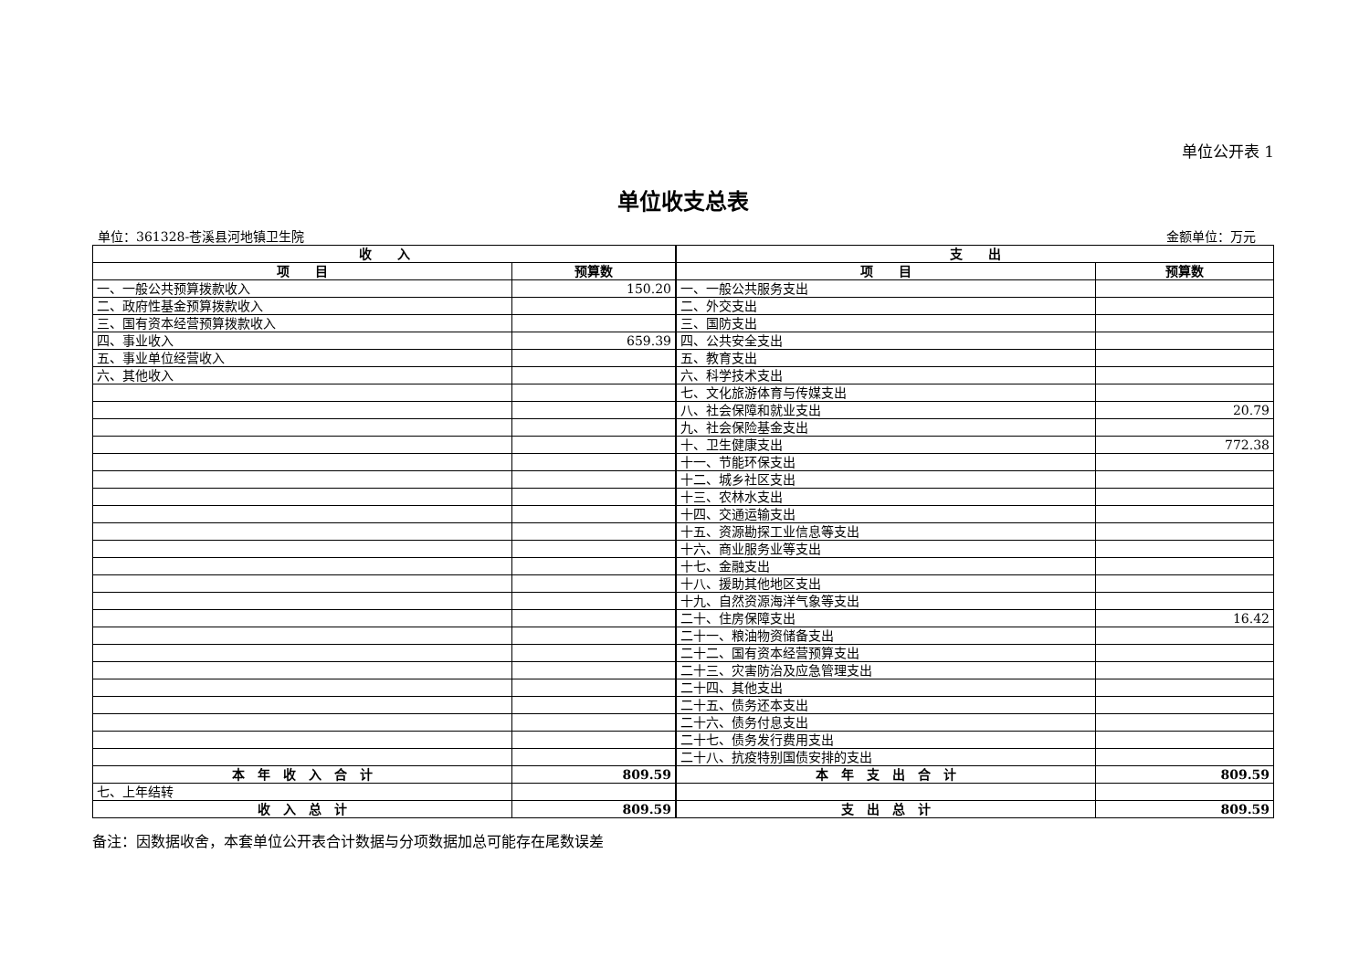单位公开表 1
单位收支总表
单位：361328-苍溪县河地镇卫生院 金额单位：万元
| 收 入 | | 支 出 | |
| --- | --- | --- | --- |
| 项 目 | 预算数 | 项 目 | 预算数 |
| 一、一般公共预算拨款收入 | 150.20 | 一、一般公共服务支出 | |
| 二、政府性基金预算拨款收入 | | 二、外交支出 | |
| 三、国有资本经营预算拨款收入 | | 三、国防支出 | |
| 四、事业收入 | 659.39 | 四、公共安全支出 | |
| 五、事业单位经营收入 | | 五、教育支出 | |
| 六、其他收入 | | 六、科学技术支出 | |
| | | 七、文化旅游体育与传媒支出 | |
| | | 八、社会保障和就业支出 | 20.79 |
| | | 九、社会保险基金支出 | |
| | | 十、卫生健康支出 | 772.38 |
| | | 十一、节能环保支出 | |
| | | 十二、城乡社区支出 | |
| | | 十三、农林水支出 | |
| | | 十四、交通运输支出 | |
| | | 十五、资源勘探工业信息等支出 | |
| | | 十六、商业服务业等支出 | |
| | | 十七、金融支出 | |
| | | 十八、援助其他地区支出 | |
| | | 十九、自然资源海洋气象等支出 | |
| | | 二十、住房保障支出 | 16.42 |
| | | 二十一、粮油物资储备支出 | |
| | | 二十二、国有资本经营预算支出 | |
| | | 二十三、灾害防治及应急管理支出 | |
| | | 二十四、其他支出 | |
| | | 二十五、债务还本支出 | |
| | | 二十六、债务付息支出 | |
| | | 二十七、债务发行费用支出 | |
| | | 二十八、抗疫特别国债安排的支出 | |
| 本 年 收 入 合 计 | 809.59 | 本 年 支 出 合 计 | 809.59 |
| 七、上年结转 | | | |
| 收 入 总 计 | 809.59 | 支 出 总 计 | 809.59 |
备注：因数据收舍，本套单位公开表合计数据与分项数据加总可能存在尾数误差